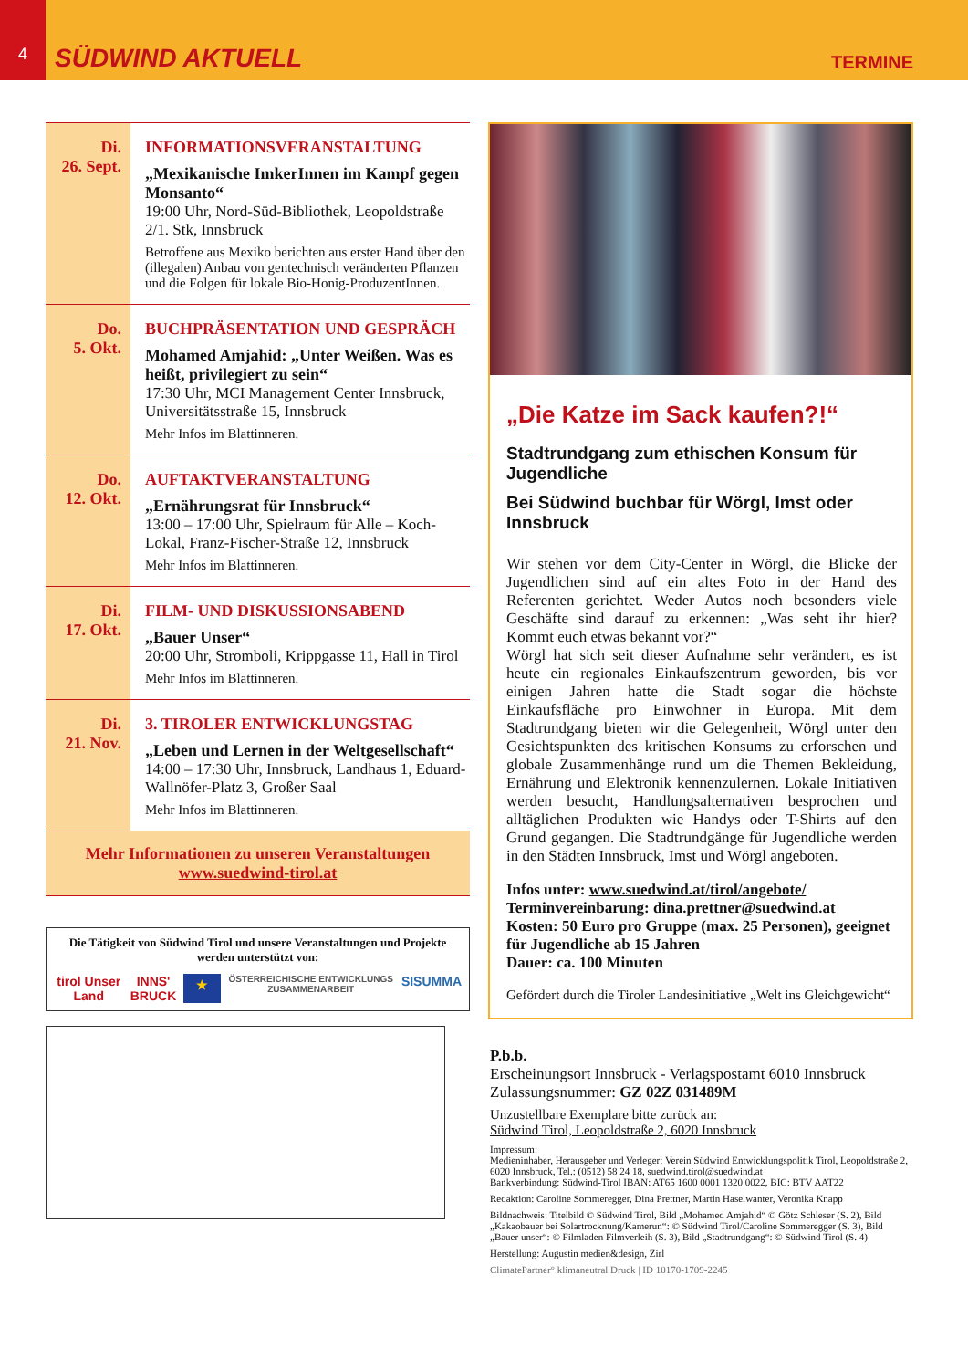4
SÜDWIND AKTUELL
TERMINE
Di.
26. Sept.
INFORMATIONSVERANSTALTUNG
„Mexikanische ImkerInnen im Kampf gegen Monsanto“
19:00 Uhr, Nord-Süd-Bibliothek, Leopoldstraße 2/1. Stk, Innsbruck
Betroffene aus Mexiko berichten aus erster Hand über den (illegalen) Anbau von gentechnisch veränderten Pflanzen und die Folgen für lokale Bio-Honig-ProduzentInnen.
Do.
5. Okt.
BUCHPRÄSENTATION UND GESPRÄCH
Mohamed Amjahid: „Unter Weißen. Was es heißt, privilegiert zu sein“
17:30 Uhr, MCI Management Center Innsbruck, Universitätsstraße 15, Innsbruck
Mehr Infos im Blattinneren.
Do.
12. Okt.
AUFTAKTVERANSTALTUNG
„Ernährungsrat für Innsbruck“
13:00 – 17:00 Uhr, Spielraum für Alle – Koch-Lokal, Franz-Fischer-Straße 12, Innsbruck
Mehr Infos im Blattinneren.
Di.
17. Okt.
FILM- UND DISKUSSIONSABEND
„Bauer Unser“
20:00 Uhr, Stromboli, Krippgasse 11, Hall in Tirol
Mehr Infos im Blattinneren.
Di.
21. Nov.
3. TIROLER ENTWICKLUNGSTAG
„Leben und Lernen in der Weltgesellschaft“
14:00 – 17:30 Uhr, Innsbruck, Landhaus 1, Eduard-Wallnöfer-Platz 3, Großer Saal
Mehr Infos im Blattinneren.
Mehr Informationen zu unseren Veranstaltungen
www.suedwind-tirol.at
Die Tätigkeit von Südwind Tirol und unsere Veranstaltungen und Projekte werden unterstützt von:
tirol Unser Land INNS' BRUCK ★ ÖSTERREICHISCHE ENTWICKLUNGS ZUSAMMENARBEIT SISUMMA
„Die Katze im Sack kaufen?!“
Stadtrundgang zum ethischen Konsum für Jugendliche
Bei Südwind buchbar für Wörgl, Imst oder Innsbruck
Wir stehen vor dem City-Center in Wörgl, die Blicke der Jugendlichen sind auf ein altes Foto in der Hand des Referenten gerichtet. Weder Autos noch besonders viele Geschäfte sind darauf zu erkennen: „Was seht ihr hier? Kommt euch etwas bekannt vor?“
Wörgl hat sich seit dieser Aufnahme sehr verändert, es ist heute ein regionales Einkaufszentrum geworden, bis vor einigen Jahren hatte die Stadt sogar die höchste Einkaufsfläche pro Einwohner in Europa. Mit dem Stadtrundgang bieten wir die Gelegenheit, Wörgl unter den Gesichtspunkten des kritischen Konsums zu erforschen und globale Zusammenhänge rund um die Themen Bekleidung, Ernährung und Elektronik kennenzulernen. Lokale Initiativen werden besucht, Handlungsalternativen besprochen und alltäglichen Produkten wie Handys oder T-Shirts auf den Grund gegangen. Die Stadtrundgänge für Jugendliche werden in den Städten Innsbruck, Imst und Wörgl angeboten.
Infos unter: www.suedwind.at/tirol/angebote/
Terminvereinbarung: dina.prettner@suedwind.at
Kosten: 50 Euro pro Gruppe (max. 25 Personen), geeignet für Jugendliche ab 15 Jahren
Dauer: ca. 100 Minuten
Gefördert durch die Tiroler Landesinitiative „Welt ins Gleichgewicht“
P.b.b.
Erscheinungsort Innsbruck - Verlagspostamt 6010 Innsbruck
Zulassungsnummer: GZ 02Z 031489M
Unzustellbare Exemplare bitte zurück an:
Südwind Tirol, Leopoldstraße 2, 6020 Innsbruck
Impressum:
Medieninhaber, Herausgeber und Verleger: Verein Südwind Entwicklungspolitik Tirol, Leopoldstraße 2, 6020 Innsbruck, Tel.: (0512) 58 24 18, suedwind.tirol@suedwind.at
Bankverbindung: Südwind-Tirol IBAN: AT65 1600 0001 1320 0022, BIC: BTV AAT22
Redaktion: Caroline Sommeregger, Dina Prettner, Martin Haselwanter, Veronika Knapp
Bildnachweis: Titelbild © Südwind Tirol, Bild „Mohamed Amjahid“ © Götz Schleser (S. 2), Bild „Kakaobauer bei Solartrocknung/Kamerun“: © Südwind Tirol/Caroline Sommeregger (S. 3), Bild „Bauer unser“: © Filmladen Filmverleih (S. 3), Bild „Stadtrundgang“: © Südwind Tirol (S. 4)
Herstellung: Augustin medien&design, Zirl
ClimatePartner° klimaneutral Druck | ID 10170-1709-2245